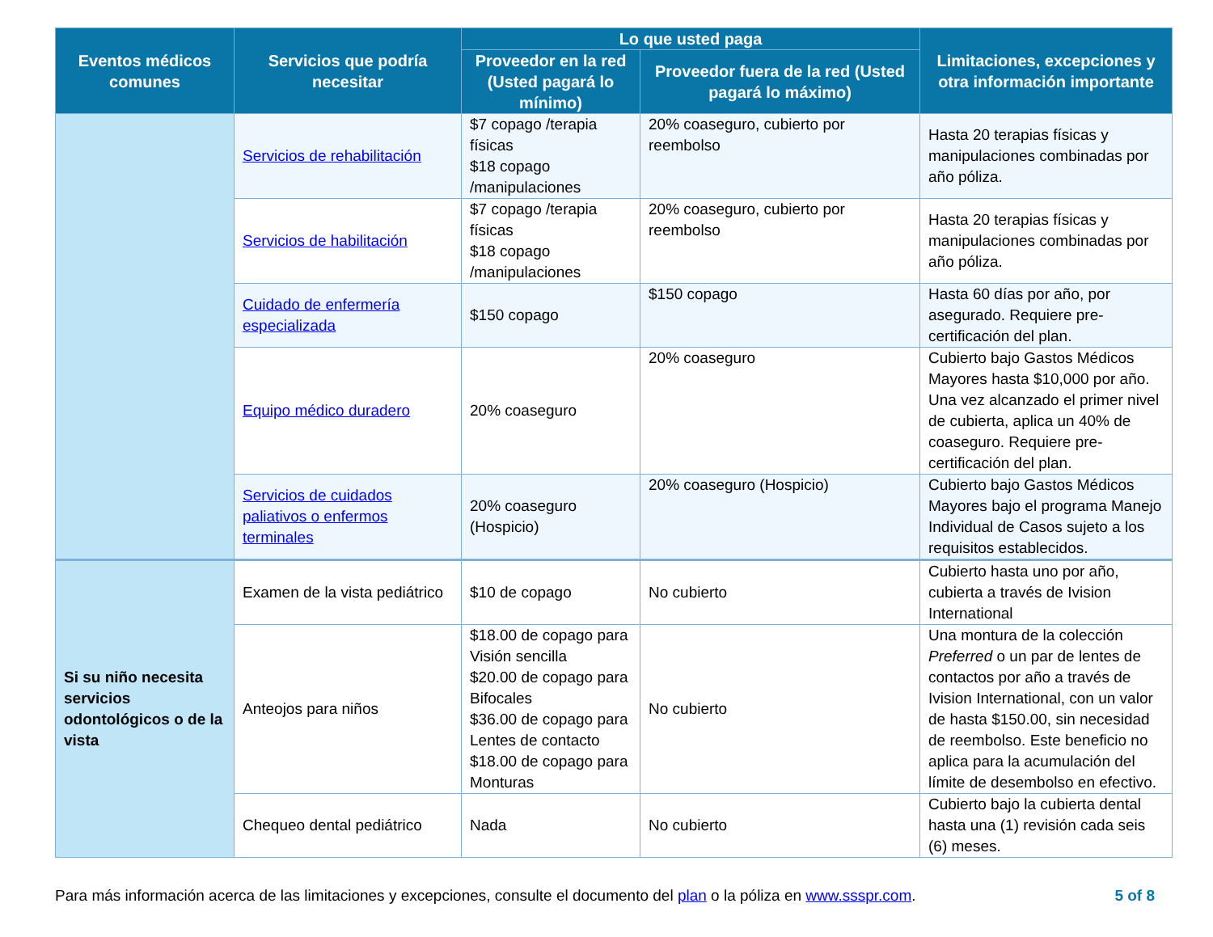| Eventos médicos comunes | Servicios que podría necesitar | Lo que usted paga | | Limitaciones, excepciones y otra información importante |
| --- | --- | --- | --- | --- |
| | | Proveedor en la red (Usted pagará lo mínimo) | Proveedor fuera de la red (Usted pagará lo máximo) | |
| | Servicios de rehabilitación | $7 copago /terapia físicas $18 copago /manipulaciones | 20% coaseguro, cubierto por reembolso | Hasta 20 terapias físicas y manipulaciones combinadas por año póliza. |
| | Servicios de habilitación | $7 copago /terapia físicas $18 copago /manipulaciones | 20% coaseguro, cubierto por reembolso | Hasta 20 terapias físicas y manipulaciones combinadas por año póliza. |
| | Cuidado de enfermería especializada | $150 copago | $150 copago | Hasta 60 días por año, por asegurado. Requiere pre-certificación del plan. |
| | Equipo médico duradero | 20% coaseguro | 20% coaseguro | Cubierto bajo Gastos Médicos Mayores hasta $10,000 por año. Una vez alcanzado el primer nivel de cubierta, aplica un 40% de coaseguro. Requiere pre-certificación del plan. |
| | Servicios de cuidados paliativos o enfermos terminales | 20% coaseguro (Hospicio) | 20% coaseguro (Hospicio) | Cubierto bajo Gastos Médicos Mayores bajo el programa Manejo Individual de Casos sujeto a los requisitos establecidos. |
| Si su niño necesita servicios odontológicos o de la vista | Examen de la vista pediátrico | $10 de copago | No cubierto | Cubierto hasta uno por año, cubierta a través de Ivision International |
| | Anteojos para niños | $18.00 de copago para Visión sencilla $20.00 de copago para Bifocales $36.00 de copago para Lentes de contacto $18.00 de copago para Monturas | No cubierto | Una montura de la colección Preferred o un par de lentes de contactos por año a través de Ivision International, con un valor de hasta $150.00, sin necesidad de reembolso. Este beneficio no aplica para la acumulación del límite de desembolso en efectivo. |
| | Chequeo dental pediátrico | Nada | No cubierto | Cubierto bajo la cubierta dental hasta una (1) revisión cada seis (6) meses. |
Para más información acerca de las limitaciones y excepciones, consulte el documento del plan o la póliza en www.ssspr.com. 5 of 8